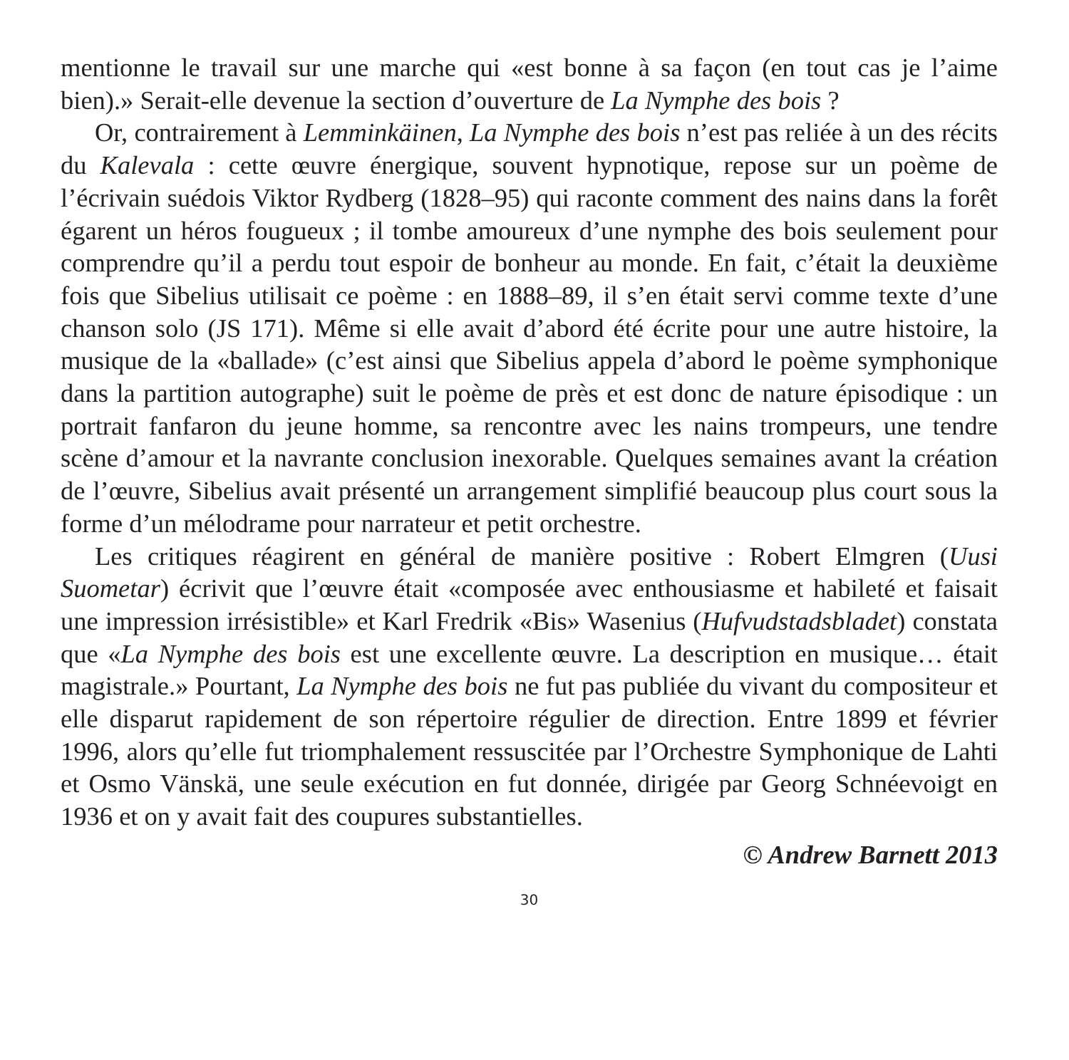mentionne le travail sur une marche qui «est bonne à sa façon (en tout cas je l’aime bien).» Serait-elle devenue la section d’ouverture de La Nymphe des bois ?
Or, contrairement à Lemminkäinen, La Nymphe des bois n’est pas reliée à un des récits du Kalevala : cette œuvre énergique, souvent hypnotique, repose sur un poème de l’écrivain suédois Viktor Rydberg (1828–95) qui raconte comment des nains dans la forêt égarent un héros fougueux ; il tombe amoureux d’une nymphe des bois seulement pour comprendre qu’il a perdu tout espoir de bonheur au monde. En fait, c’était la deuxième fois que Sibelius utilisait ce poème : en 1888–89, il s’en était servi comme texte d’une chanson solo (JS 171). Même si elle avait d’abord été écrite pour une autre histoire, la musique de la «ballade» (c’est ainsi que Sibelius appela d’abord le poème symphonique dans la partition autographe) suit le poème de près et est donc de nature épisodique : un portrait fanfaron du jeune homme, sa rencontre avec les nains trompeurs, une tendre scène d’amour et la navrante conclusion inexorable. Quelques semaines avant la création de l’œuvre, Sibelius avait présenté un arrangement simplifié beaucoup plus court sous la forme d’un mélodrame pour narrateur et petit orchestre.
Les critiques réagirent en général de manière positive : Robert Elmgren (Uusi Suometar) écrivit que l’œuvre était «composée avec enthousiasme et habileté et faisait une impression irrésistible» et Karl Fredrik «Bis» Wasenius (Hufvudstadsbladet) constata que «La Nymphe des bois est une excellente œuvre. La description en musique… était magistrale.» Pourtant, La Nymphe des bois ne fut pas publiée du vivant du compositeur et elle disparut rapidement de son répertoire régulier de direction. Entre 1899 et février 1996, alors qu’elle fut triomphalement ressuscitée par l’Orchestre Symphonique de Lahti et Osmo Vänskä, une seule exécution en fut donnée, dirigée par Georg Schnéevoigt en 1936 et on y avait fait des coupures substantielles.
© Andrew Barnett 2013
30